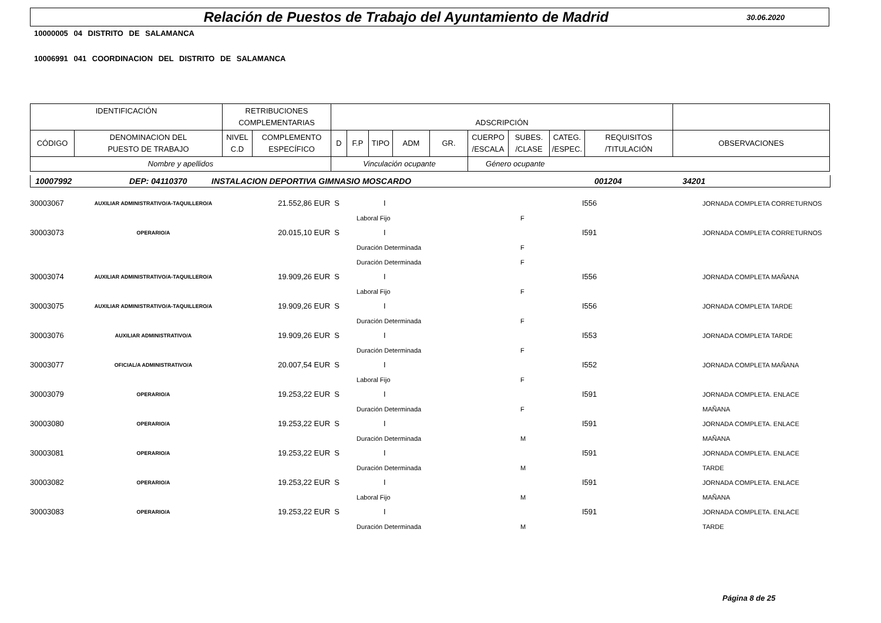Relación de Puestos de Trabajo del Ayuntamiento de Madrid
30.06.2020
10000005 04 DISTRITO DE SALAMANCA
10006991 041 COORDINACION DEL DISTRITO DE SALAMANCA
| IDENTIFICACIÓN | | RETRIBUCIONES COMPLEMENTARIAS | | ADSCRIPCIÓN | | | | | | | | | |
| CÓDIGO | DENOMINACION DEL PUESTO DE TRABAJO | NIVEL C.D | COMPLEMENTO ESPECÍFICO | D | F.P | TIPO | ADM | GR. | CUERPO /ESCALA | SUBES. /CLASE | CATEG. /ESPEC. | REQUISITOS /TITULACIÓN | OBSERVACIONES |
| Nombre y apellidos | | | | Vinculación ocupante | | | | | Género ocupante | | | | |
10007992 DEP: 04110370 INSTALACION DEPORTIVA GIMNASIO MOSCARDO 001204 34201
| 30003067 | AUXILIAR ADMINISTRATIVO/A-TAQUILLERO/A | 21.552,86 | EUR S | | I | | I556 | JORNADA COMPLETA CORRETURNOS |
| | | | | Laboral Fijo | | F | | |
| 30003073 | OPERARIO/A | 20.015,10 | EUR S | | I | | I591 | JORNADA COMPLETA CORRETURNOS |
| | | | | Duración Determinada | | F | | |
| | | | | Duración Determinada | | F | | |
| 30003074 | AUXILIAR ADMINISTRATIVO/A-TAQUILLERO/A | 19.909,26 | EUR S | | I | | I556 | JORNADA COMPLETA MAÑANA |
| | | | | Laboral Fijo | | F | | |
| 30003075 | AUXILIAR ADMINISTRATIVO/A-TAQUILLERO/A | 19.909,26 | EUR S | | I | | I556 | JORNADA COMPLETA TARDE |
| | | | | Duración Determinada | | F | | |
| 30003076 | AUXILIAR ADMINISTRATIVO/A | 19.909,26 | EUR S | | I | | I553 | JORNADA COMPLETA TARDE |
| | | | | Duración Determinada | | F | | |
| 30003077 | OFICIAL/A ADMINISTRATIVO/A | 20.007,54 | EUR S | | I | | I552 | JORNADA COMPLETA MAÑANA |
| | | | | Laboral Fijo | | F | | |
| 30003079 | OPERARIO/A | 19.253,22 | EUR S | | I | | I591 | JORNADA COMPLETA. ENLACE |
| | | | | Duración Determinada | | F | | MAÑANA |
| 30003080 | OPERARIO/A | 19.253,22 | EUR S | | I | | I591 | JORNADA COMPLETA. ENLACE |
| | | | | Duración Determinada | | M | | MAÑANA |
| 30003081 | OPERARIO/A | 19.253,22 | EUR S | | I | | I591 | JORNADA COMPLETA. ENLACE |
| | | | | Duración Determinada | | M | | TARDE |
| 30003082 | OPERARIO/A | 19.253,22 | EUR S | | I | | I591 | JORNADA COMPLETA. ENLACE |
| | | | | Laboral Fijo | | M | | MAÑANA |
| 30003083 | OPERARIO/A | 19.253,22 | EUR S | | I | | I591 | JORNADA COMPLETA. ENLACE |
| | | | | Duración Determinada | | M | | TARDE |
Página 8 de 25